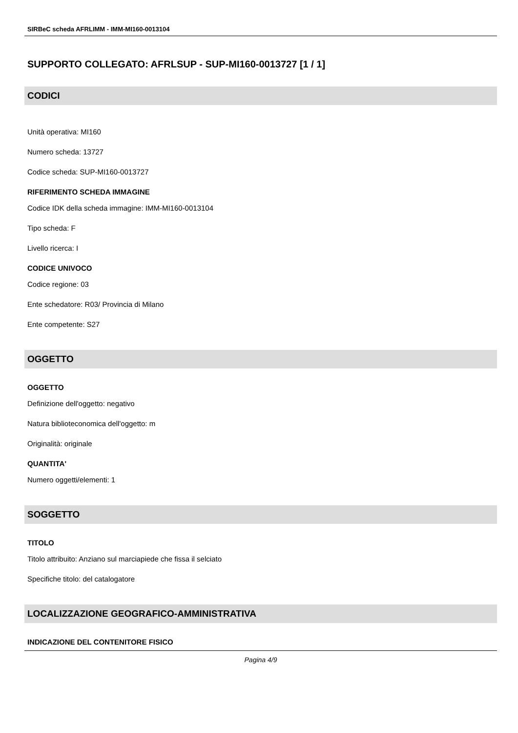SIRBeC scheda AFRLIMM - IMM-MI160-0013104
SUPPORTO COLLEGATO: AFRLSUP - SUP-MI160-0013727 [1 / 1]
CODICI
Unità operativa: MI160
Numero scheda: 13727
Codice scheda: SUP-MI160-0013727
RIFERIMENTO SCHEDA IMMAGINE
Codice IDK della scheda immagine: IMM-MI160-0013104
Tipo scheda: F
Livello ricerca: I
CODICE UNIVOCO
Codice regione: 03
Ente schedatore: R03/ Provincia di Milano
Ente competente: S27
OGGETTO
OGGETTO
Definizione dell'oggetto: negativo
Natura biblioteconomica dell'oggetto: m
Originalità: originale
QUANTITA'
Numero oggetti/elementi: 1
SOGGETTO
TITOLO
Titolo attribuito: Anziano sul marciapiede che fissa il selciato
Specifiche titolo: del catalogatore
LOCALIZZAZIONE GEOGRAFICO-AMMINISTRATIVA
INDICAZIONE DEL CONTENITORE FISICO
Pagina 4/9